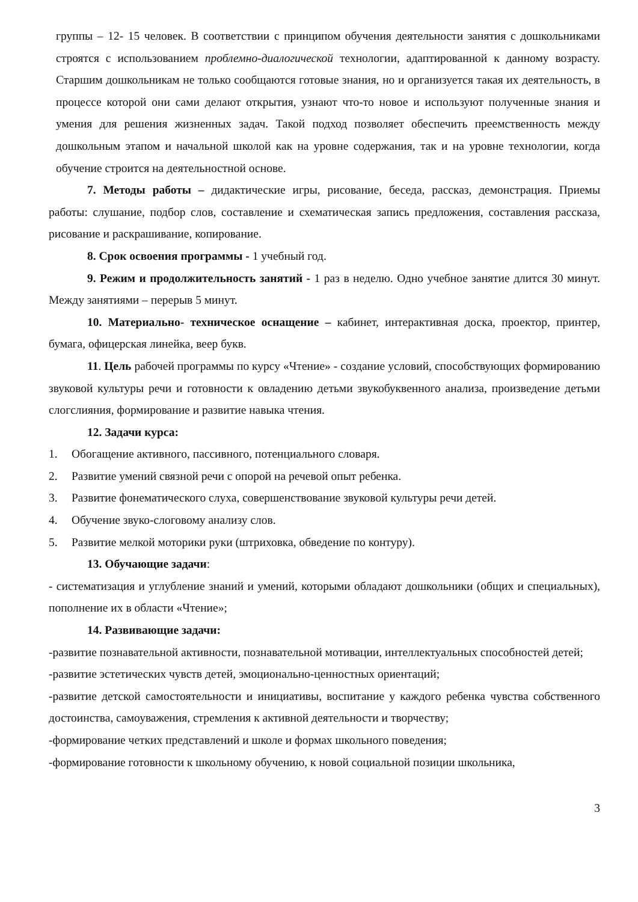группы – 12- 15 человек. В соответствии с принципом обучения деятельности занятия с дошкольниками строятся с использованием проблемно-диалогической технологии, адаптированной к данному возрасту. Старшим дошкольникам не только сообщаются готовые знания, но и организуется такая их деятельность, в процессе которой они сами делают открытия, узнают что-то новое и используют полученные знания и умения для решения жизненных задач. Такой подход позволяет обеспечить преемственность между дошкольным этапом и начальной школой как на уровне содержания, так и на уровне технологии, когда обучение строится на деятельностной основе.
7. Методы работы – дидактические игры, рисование, беседа, рассказ, демонстрация. Приемы работы: слушание, подбор слов, составление и схематическая запись предложения, составления рассказа, рисование и раскрашивание, копирование.
8. Срок освоения программы - 1 учебный год.
9. Режим и продолжительность занятий - 1 раз в неделю. Одно учебное занятие длится 30 минут. Между занятиями – перерыв 5 минут.
10. Материально- техническое оснащение – кабинет, интерактивная доска, проектор, принтер, бумага, офицерская линейка, веер букв.
11. Цель рабочей программы по курсу «Чтение» - создание условий, способствующих формированию звуковой культуры речи и готовности к овладению детьми звукобуквенного анализа, произведение детьми слогслияния, формирование и развитие навыка чтения.
12. Задачи курса:
1. Обогащение активного, пассивного, потенциального словаря.
2. Развитие умений связной речи с опорой на речевой опыт ребенка.
3. Развитие фонематического слуха, совершенствование звуковой культуры речи детей.
4. Обучение звуко-слоговому анализу слов.
5. Развитие мелкой моторики руки (штриховка, обведение по контуру).
13. Обучающие задачи:
- систематизация и углубление знаний и умений, которыми обладают дошкольники (общих и специальных), пополнение их в области «Чтение»;
14. Развивающие задачи:
-развитие познавательной активности, познавательной мотивации, интеллектуальных способностей детей;
-развитие эстетических чувств детей, эмоционально-ценностных ориентаций;
-развитие детской самостоятельности и инициативы, воспитание у каждого ребенка чувства собственного достоинства, самоуважения, стремления к активной деятельности и творчеству;
-формирование четких представлений и школе и формах школьного поведения;
-формирование готовности к школьному обучению, к новой социальной позиции школьника,
3